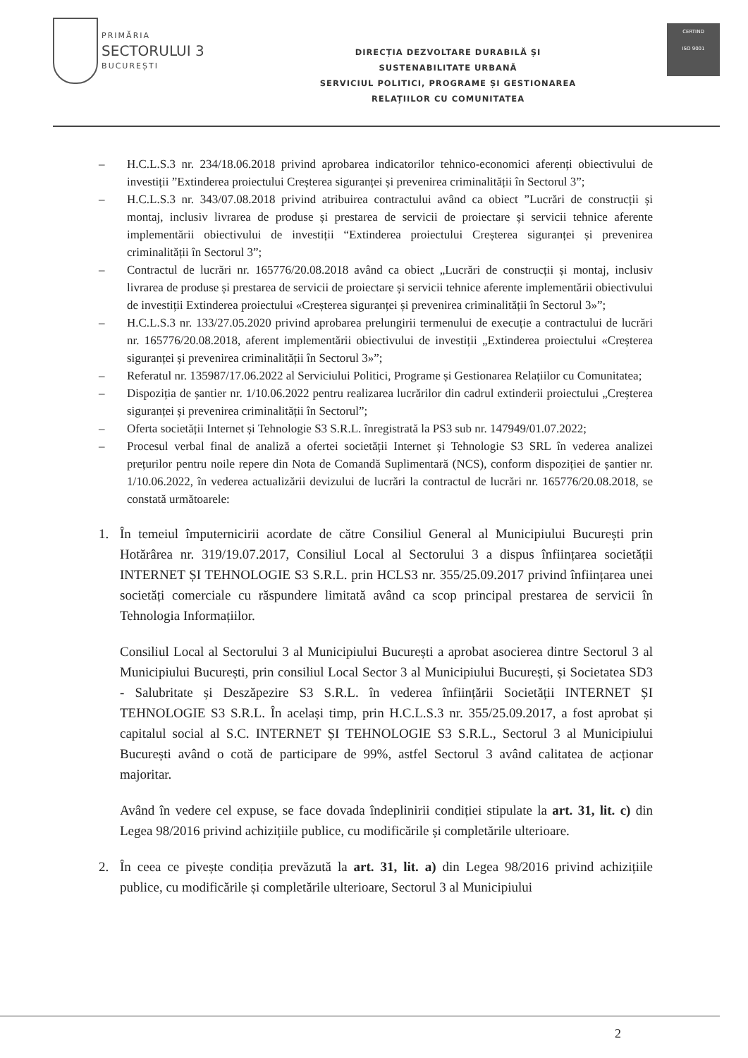PRIMĂRIA
SECTORULUI 3
BUCUREȘTI
DIRECȚIA DEZVOLTARE DURABILĂ ȘI
SUSTENABILITATE URBANĂ
SERVICIUL POLITICI, PROGRAME ȘI GESTIONAREA
RELAȚIILOR CU COMUNITATEA
CERTIND
ISO 9001
– H.C.L.S.3 nr. 234/18.06.2018 privind aprobarea indicatorilor tehnico-economici aferenți obiectivului de investiții ”Extinderea proiectului Creșterea siguranței și prevenirea criminalității în Sectorul 3”;
– H.C.L.S.3 nr. 343/07.08.2018 privind atribuirea contractului având ca obiect ”Lucrări de construcții și montaj, inclusiv livrarea de produse și prestarea de servicii de proiectare și servicii tehnice aferente implementării obiectivului de investiții “Extinderea proiectului Creșterea siguranței și prevenirea criminalității în Sectorul 3”;
– Contractul de lucrări nr. 165776/20.08.2018 având ca obiect „Lucrări de construcții și montaj, inclusiv livrarea de produse și prestarea de servicii de proiectare și servicii tehnice aferente implementării obiectivului de investiții Extinderea proiectului «Creșterea siguranței și prevenirea criminalității în Sectorul 3»”;
– H.C.L.S.3 nr. 133/27.05.2020 privind aprobarea prelungirii termenului de execuție a contractului de lucrări nr. 165776/20.08.2018, aferent implementării obiectivului de investiții „Extinderea proiectului «Creșterea siguranței și prevenirea criminalității în Sectorul 3»”;
– Referatul nr. 135987/17.06.2022 al Serviciului Politici, Programe și Gestionarea Relațiilor cu Comunitatea;
– Dispoziția de șantier nr. 1/10.06.2022 pentru realizarea lucrărilor din cadrul extinderii proiectului „Creșterea siguranței și prevenirea criminalității în Sectorul”;
– Oferta societății Internet și Tehnologie S3 S.R.L. înregistrată la PS3 sub nr. 147949/01.07.2022;
– Procesul verbal final de analiză a ofertei societății Internet și Tehnologie S3 SRL în vederea analizei prețurilor pentru noile repere din Nota de Comandă Suplimentară (NCS), conform dispoziției de șantier nr. 1/10.06.2022, în vederea actualizării devizului de lucrări la contractul de lucrări nr. 165776/20.08.2018, se constată următoarele:
1. În temeiul împuternicirii acordate de către Consiliul General al Municipiului București prin Hotărârea nr. 319/19.07.2017, Consiliul Local al Sectorului 3 a dispus înființarea societății INTERNET ȘI TEHNOLOGIE S3 S.R.L. prin HCLS3 nr. 355/25.09.2017 privind înființarea unei societăți comerciale cu răspundere limitată având ca scop principal prestarea de servicii în Tehnologia Informațiilor.
Consiliul Local al Sectorului 3 al Municipiului București a aprobat asocierea dintre Sectorul 3 al Municipiului București, prin consiliul Local Sector 3 al Municipiului București, și Societatea SD3 - Salubritate și Deszăpezire S3 S.R.L. în vederea înființării Societății INTERNET ȘI TEHNOLOGIE S3 S.R.L. În același timp, prin H.C.L.S.3 nr. 355/25.09.2017, a fost aprobat și capitalul social al S.C. INTERNET ȘI TEHNOLOGIE S3 S.R.L., Sectorul 3 al Municipiului București având o cotă de participare de 99%, astfel Sectorul 3 având calitatea de acționar majoritar.
Având în vedere cel expuse, se face dovada îndeplinirii condiției stipulate la art. 31, lit. c) din Legea 98/2016 privind achizițiile publice, cu modificările și completările ulterioare.
2. În ceea ce pivește condiția prevăzută la art. 31, lit. a) din Legea 98/2016 privind achizițiile publice, cu modificările și completările ulterioare, Sectorul 3 al Municipiului
2